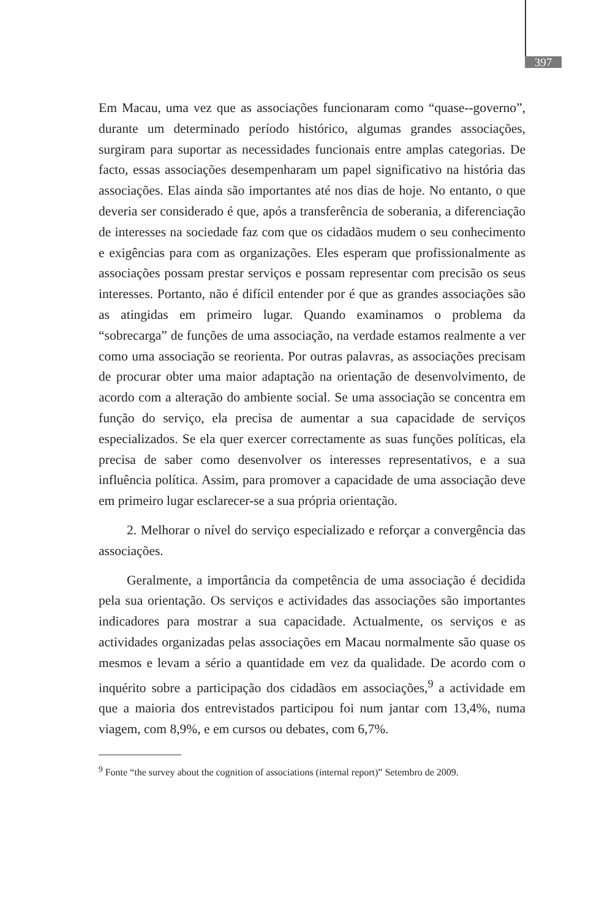397
Em Macau, uma vez que as associações funcionaram como “quase--governo”, durante um determinado período histórico, algumas grandes associações, surgiram para suportar as necessidades funcionais entre amplas categorias. De facto, essas associações desempenharam um papel significativo na história das associações. Elas ainda são importantes até nos dias de hoje. No entanto, o que deveria ser considerado é que, após a transferência de soberania, a diferenciação de interesses na sociedade faz com que os cidadãos mudem o seu conhecimento e exigências para com as organizações. Eles esperam que profissionalmente as associações possam prestar serviços e possam representar com precisão os seus interesses. Portanto, não é difícil entender por é que as grandes associações são as atingidas em primeiro lugar. Quando examinamos o problema da “sobrecarga” de funções de uma associação, na verdade estamos realmente a ver como uma associação se reorienta. Por outras palavras, as associações precisam de procurar obter uma maior adaptação na orientação de desenvolvimento, de acordo com a alteração do ambiente social. Se uma associação se concentra em função do serviço, ela precisa de aumentar a sua capacidade de serviços especializados. Se ela quer exercer correctamente as suas funções políticas, ela precisa de saber como desenvolver os interesses representativos, e a sua influência política. Assim, para promover a capacidade de uma associação deve em primeiro lugar esclarecer-se a sua própria orientação.
2. Melhorar o nível do serviço especializado e reforçar a convergência das associações.
Geralmente, a importância da competência de uma associação é decidida pela sua orientação. Os serviços e actividades das associações são importantes indicadores para mostrar a sua capacidade. Actualmente, os serviços e as actividades organizadas pelas associações em Macau normalmente são quase os mesmos e levam a sério a quantidade em vez da qualidade. De acordo com o inquérito sobre a participação dos cidadãos em associações,<sup>9</sup> a actividade em que a maioria dos entrevistados participou foi num jantar com 13,4%, numa viagem, com 8,9%, e em cursos ou debates, com 6,7%.
<sup>9</sup> Fonte “the survey about the cognition of associations (internal report)” Setembro de 2009.